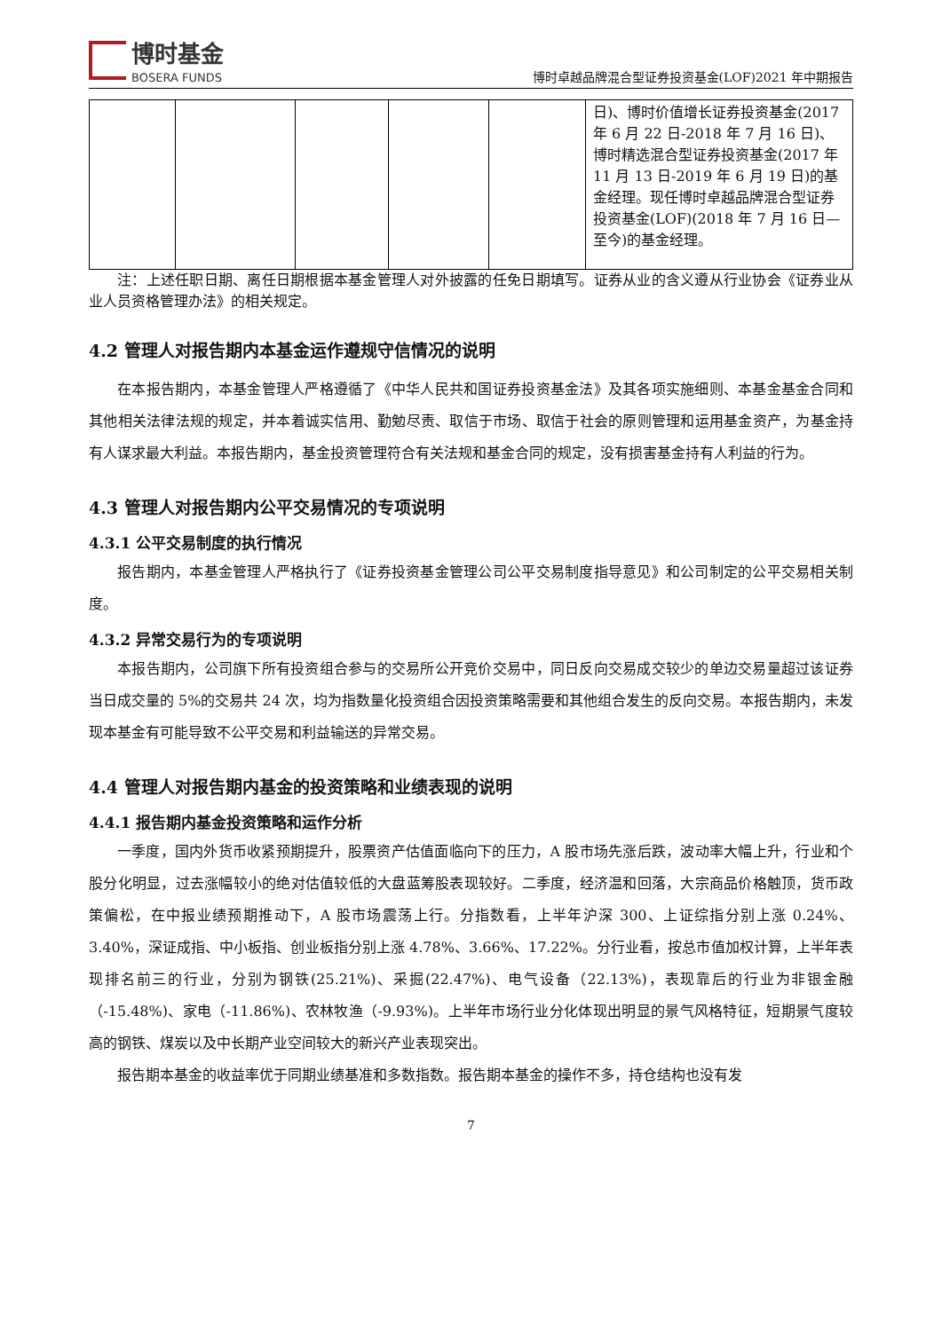博时基金
BOSERA FUNDS
博时卓越品牌混合型证券投资基金(LOF)2021 年中期报告
| | | | | | 日)、博时价值增长证券投资基金(2017 年 6 月 22 日-2018 年 7 月 16 日)、博时精选混合型证券投资基金(2017 年 11 月 13 日-2019 年 6 月 19 日)的基金经理。现任博时卓越品牌混合型证券投资基金(LOF)(2018 年 7 月 16 日—至今)的基金经理。 |
注：上述任职日期、离任日期根据本基金管理人对外披露的任免日期填写。证券从业的含义遵从行业协会《证券业从业人员资格管理办法》的相关规定。
4.2 管理人对报告期内本基金运作遵规守信情况的说明
在本报告期内，本基金管理人严格遵循了《中华人民共和国证券投资基金法》及其各项实施细则、本基金基金合同和其他相关法律法规的规定，并本着诚实信用、勤勉尽责、取信于市场、取信于社会的原则管理和运用基金资产，为基金持有人谋求最大利益。本报告期内，基金投资管理符合有关法规和基金合同的规定，没有损害基金持有人利益的行为。
4.3 管理人对报告期内公平交易情况的专项说明
4.3.1 公平交易制度的执行情况
报告期内，本基金管理人严格执行了《证券投资基金管理公司公平交易制度指导意见》和公司制定的公平交易相关制度。
4.3.2 异常交易行为的专项说明
本报告期内，公司旗下所有投资组合参与的交易所公开竞价交易中，同日反向交易成交较少的单边交易量超过该证券当日成交量的 5%的交易共 24 次，均为指数量化投资组合因投资策略需要和其他组合发生的反向交易。本报告期内，未发现本基金有可能导致不公平交易和利益输送的异常交易。
4.4 管理人对报告期内基金的投资策略和业绩表现的说明
4.4.1 报告期内基金投资策略和运作分析
一季度，国内外货币收紧预期提升，股票资产估值面临向下的压力，A 股市场先涨后跌，波动率大幅上升，行业和个股分化明显，过去涨幅较小的绝对估值较低的大盘蓝筹股表现较好。二季度，经济温和回落，大宗商品价格触顶，货币政策偏松，在中报业绩预期推动下，A 股市场震荡上行。分指数看，上半年沪深 300、上证综指分别上涨 0.24%、3.40%，深证成指、中小板指、创业板指分别上涨 4.78%、3.66%、17.22%。分行业看，按总市值加权计算，上半年表现排名前三的行业，分别为钢铁(25.21%)、采掘(22.47%)、电气设备（22.13%)，表现靠后的行业为非银金融（-15.48%)、家电（-11.86%)、农林牧渔（-9.93%)。上半年市场行业分化体现出明显的景气风格特征，短期景气度较高的钢铁、煤炭以及中长期产业空间较大的新兴产业表现突出。
报告期本基金的收益率优于同期业绩基准和多数指数。报告期本基金的操作不多，持仓结构也没有发
7